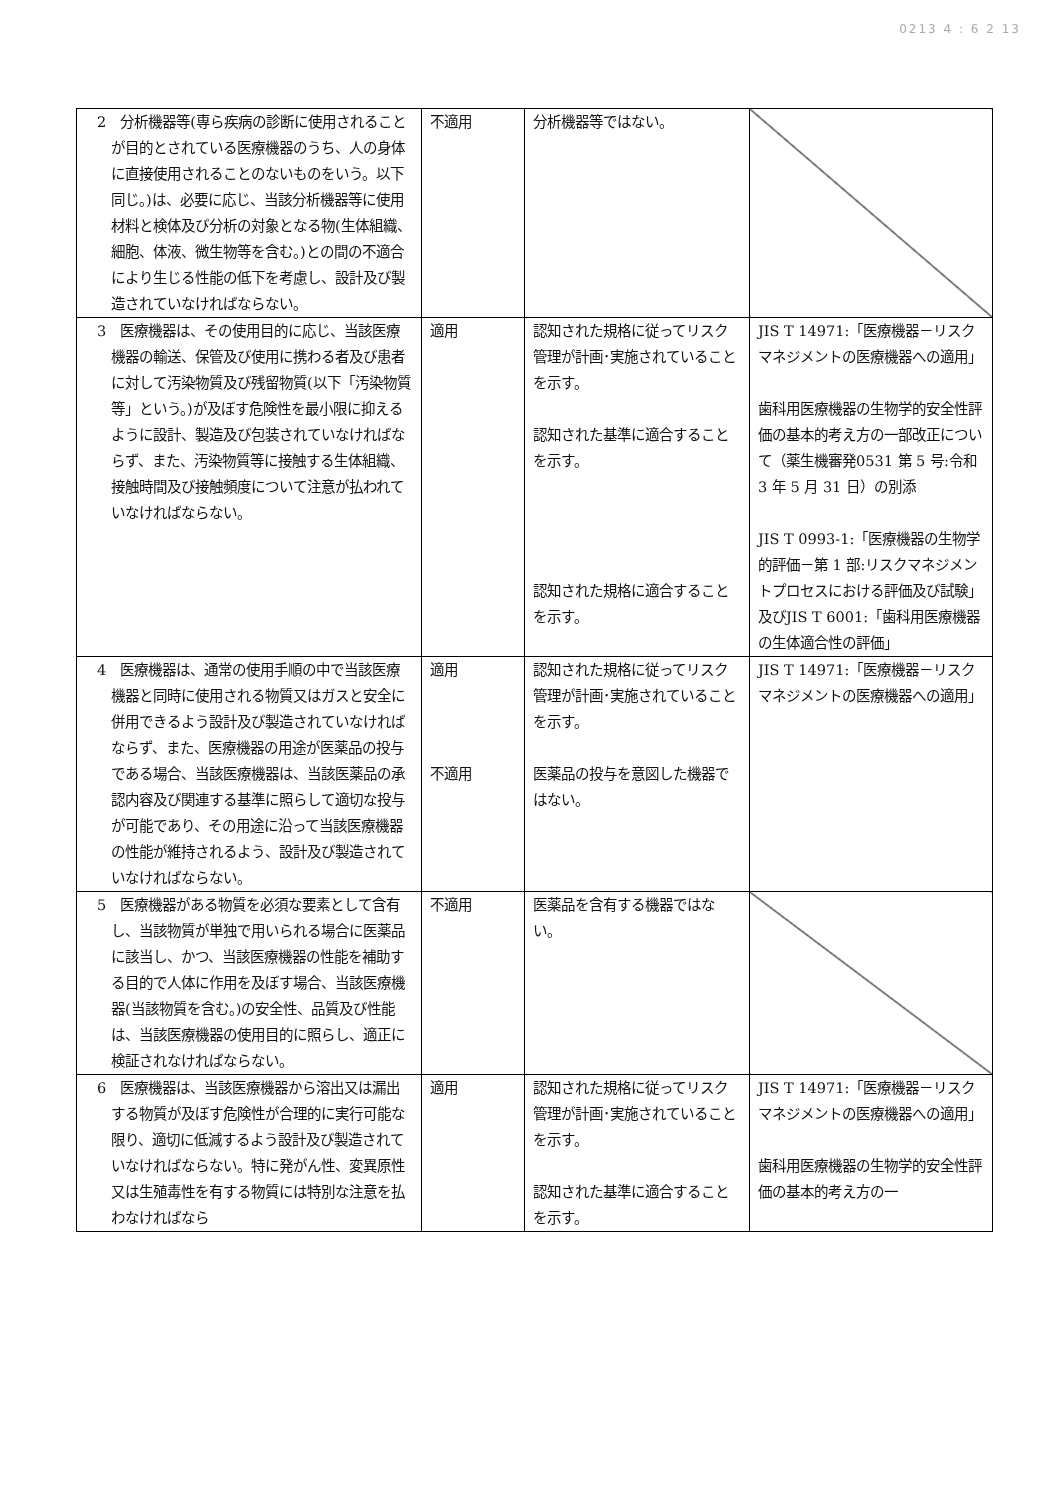0213 4 : 6 2 13
| 2 分析機器等(専ら疾病の診断に使用されることが目的とされている医療機器のうち、人の身体に直接使用されることのないものをいう。以下同じ。)は、必要に応じ、当該分析機器等に使用材料と検体及び分析の対象となる物(生体組織、細胞、体液、微生物等を含む。)との間の不適合により生じる性能の低下を考慮し、設計及び製造されていなければならない。 | 不適用 | 分析機器等ではない。 | |
| 3 医療機器は、その使用目的に応じ、当該医療機器の輸送、保管及び使用に携わる者及び患者に対して汚染物質及び残留物質(以下「汚染物質等」という。)が及ぼす危険性を最小限に抑えるように設計、製造及び包装されていなければならず、また、汚染物質等に接触する生体組織、接触時間及び接触頻度について注意が払われていなければならない。 | 適用 | 認知された規格に従ってリスク管理が計画･実施されていることを示す。 認知された基準に適合することを示す。 認知された規格に適合することを示す。 | JIS T 14971:「医療機器－リスクマネジメントの医療機器への適用」 歯科用医療機器の生物学的安全性評価の基本的考え方の一部改正について（薬生機審発0531 第 5 号:令和 3 年 5 月 31 日）の別添 JIS T 0993-1:「医療機器の生物学的評価－第 1 部:リスクマネジメントプロセスにおける評価及び試験｣及びJIS T 6001:「歯科用医療機器の生体適合性の評価」 |
| 4 医療機器は、通常の使用手順の中で当該医療機器と同時に使用される物質又はガスと安全に併用できるよう設計及び製造されていなければならず、また、医療機器の用途が医薬品の投与である場合、当該医療機器は、当該医薬品の承認内容及び関連する基準に照らして適切な投与が可能であり、その用途に沿って当該医療機器の性能が維持されるよう、設計及び製造されていなければならない。 | 適用 不適用 | 認知された規格に従ってリスク管理が計画･実施されていることを示す。 医薬品の投与を意図した機器ではない。 | JIS T 14971:「医療機器－リスクマネジメントの医療機器への適用」 |
| 5 医療機器がある物質を必須な要素として含有し、当該物質が単独で用いられる場合に医薬品に該当し、かつ、当該医療機器の性能を補助する目的で人体に作用を及ぼす場合、当該医療機器(当該物質を含む。)の安全性、品質及び性能は、当該医療機器の使用目的に照らし、適正に検証されなければならない。 | 不適用 | 医薬品を含有する機器ではない。 | |
| 6 医療機器は、当該医療機器から溶出又は漏出する物質が及ぼす危険性が合理的に実行可能な限り、適切に低減するよう設計及び製造されていなければならない。特に発がん性、変異原性又は生殖毒性を有する物質には特別な注意を払わなければなら | 適用 | 認知された規格に従ってリスク管理が計画･実施されていることを示す。 認知された基準に適合することを示す。 | JIS T 14971:「医療機器－リスクマネジメントの医療機器への適用」 歯科用医療機器の生物学的安全性評価の基本的考え方の一 |